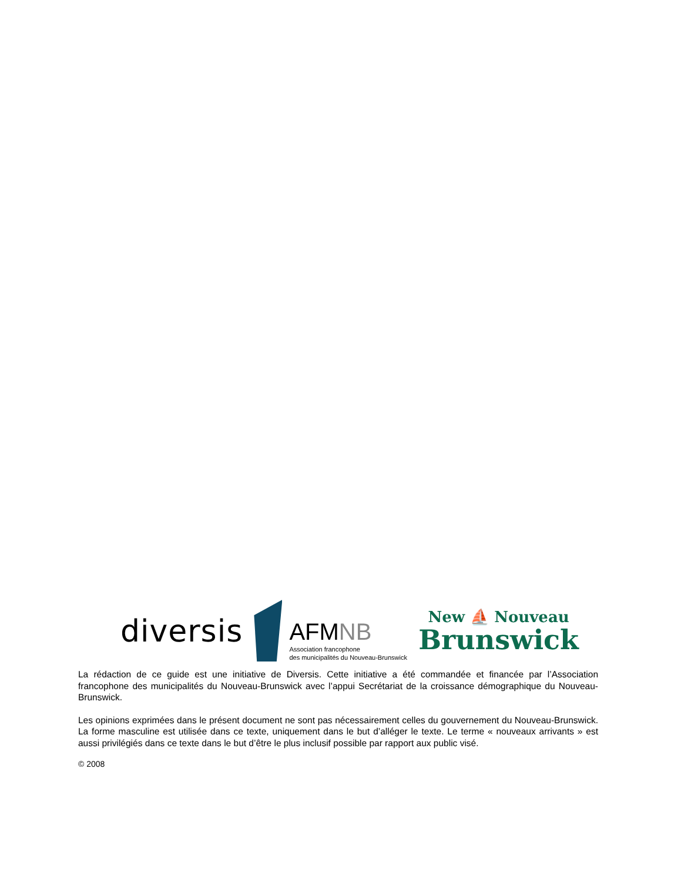diversis
AFMNB
Association francophone
des municipalités du Nouveau-Brunswick
New ⛵ Nouveau
Brunswick
La rédaction de ce guide est une initiative de Diversis. Cette initiative a été commandée et financée par l’Association francophone des municipalités du Nouveau-Brunswick avec l’appui Secrétariat de la croissance démographique du Nouveau-Brunswick.
Les opinions exprimées dans le présent document ne sont pas nécessairement celles du gouvernement du Nouveau-Brunswick. La forme masculine est utilisée dans ce texte, uniquement dans le but d’alléger le texte. Le terme « nouveaux arrivants » est aussi privilégiés dans ce texte dans le but d’être le plus inclusif possible par rapport aux public visé.
© 2008